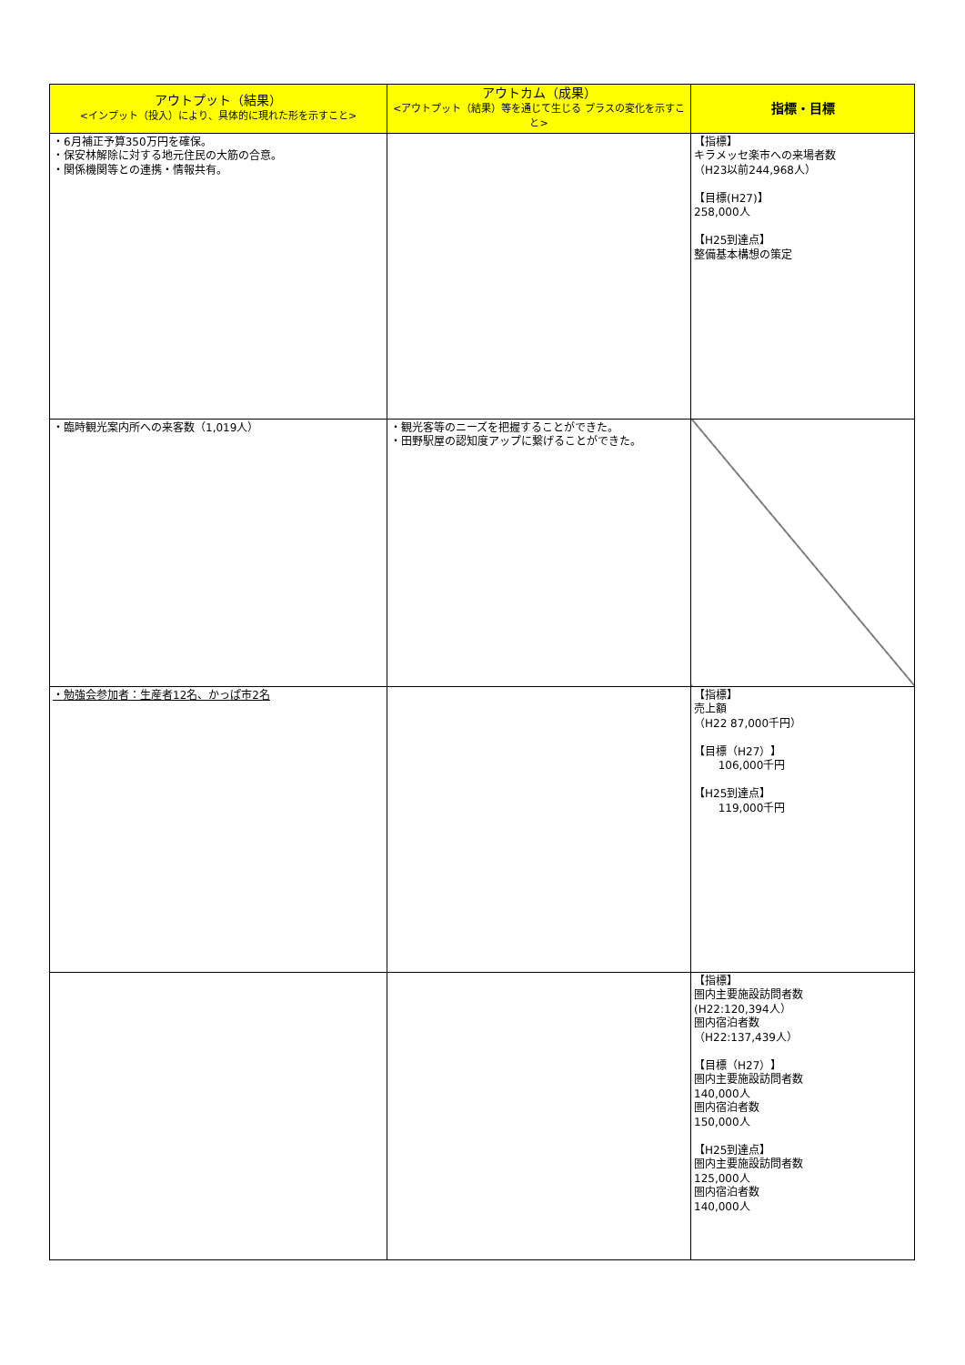| アウトプット（結果） <インプット（投入）により、具体的に現れた形を示すこと> | アウトカム（成果） <アウトプット（結果）等を通じて生じる プラスの変化を示すこと> | 指標・目標 |
| --- | --- | --- |
| ・6月補正予算350万円を確保。 ・保安林解除に対する地元住民の大筋の合意。 ・関係機関等との連携・情報共有。 | | 【指標】 キラメッセ楽市への来場者数 （H23以前244,968人） 【目標(H27)】 258,000人 【H25到達点】 整備基本構想の策定 |
| ・臨時観光案内所への来客数（1,019人） | ・観光客等のニーズを把握することができた。 ・田野駅屋の認知度アップに繋げることができた。 | |
| ・勉強会参加者：生産者12名、かっぱ市2名 | | 【指標】 売上額 （H22 87,000千円） 【目標（H27）】 106,000千円 【H25到達点】 119,000千円 |
| | | 【指標】 圏内主要施設訪問者数 (H22:120,394人） 圏内宿泊者数 （H22:137,439人） 【目標（H27）】 圏内主要施設訪問者数 140,000人 圏内宿泊者数 150,000人 【H25到達点】 圏内主要施設訪問者数 125,000人 圏内宿泊者数 140,000人 |